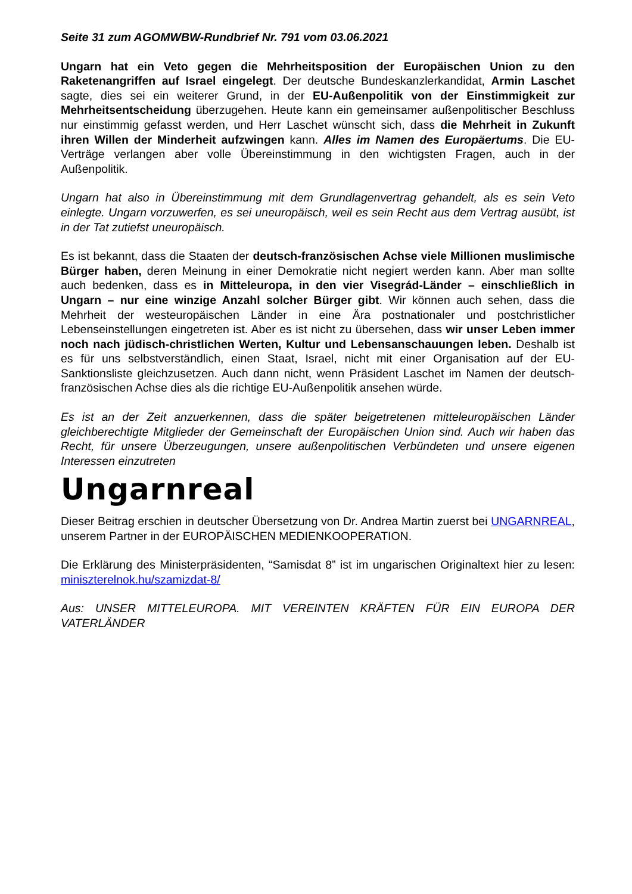Seite 31 zum AGOMWBW-Rundbrief Nr. 791 vom 03.06.2021
Ungarn hat ein Veto gegen die Mehrheitsposition der Europäischen Union zu den Raketenangriffen auf Israel eingelegt. Der deutsche Bundeskanzlerkandidat, Armin Laschet sagte, dies sei ein weiterer Grund, in der EU-Außenpolitik von der Einstimmigkeit zur Mehrheitsentscheidung überzugehen. Heute kann ein gemeinsamer außenpolitischer Beschluss nur einstimmig gefasst werden, und Herr Laschet wünscht sich, dass die Mehrheit in Zukunft ihren Willen der Minderheit aufzwingen kann. Alles im Namen des Europäertums. Die EU-Verträge verlangen aber volle Übereinstimmung in den wichtigsten Fragen, auch in der Außenpolitik.
Ungarn hat also in Übereinstimmung mit dem Grundlagenvertrag gehandelt, als es sein Veto einlegte. Ungarn vorzuwerfen, es sei uneuropäisch, weil es sein Recht aus dem Vertrag ausübt, ist in der Tat zutiefst uneuropäisch.
Es ist bekannt, dass die Staaten der deutsch-französischen Achse viele Millionen muslimische Bürger haben, deren Meinung in einer Demokratie nicht negiert werden kann. Aber man sollte auch bedenken, dass es in Mitteleuropa, in den vier Visegrád-Länder – einschließlich in Ungarn – nur eine winzige Anzahl solcher Bürger gibt. Wir können auch sehen, dass die Mehrheit der westeuropäischen Länder in eine Ära postnationaler und postchristlicher Lebenseinstellungen eingetreten ist. Aber es ist nicht zu übersehen, dass wir unser Leben immer noch nach jüdisch-christlichen Werten, Kultur und Lebensanschauungen leben. Deshalb ist es für uns selbstverständlich, einen Staat, Israel, nicht mit einer Organisation auf der EU-Sanktionsliste gleichzusetzen. Auch dann nicht, wenn Präsident Laschet im Namen der deutsch-französischen Achse dies als die richtige EU-Außenpolitik ansehen würde.
Es ist an der Zeit anzuerkennen, dass die später beigetretenen mitteleuropäischen Länder gleichberechtigte Mitglieder der Gemeinschaft der Europäischen Union sind. Auch wir haben das Recht, für unsere Überzeugungen, unsere außenpolitischen Verbündeten und unsere eigenen Interessen einzutreten
Ungarnreal
Dieser Beitrag erschien in deutscher Übersetzung von Dr. Andrea Martin zuerst bei UNGARNREAL, unserem Partner in der EUROPÄISCHEN MEDIENKOOPERATION.
Die Erklärung des Ministerpräsidenten, “Samisdat 8” ist im ungarischen Originaltext hier zu lesen: miniszterelnok.hu/szamizdat-8/
Aus: UNSER MITTELEUROPA. MIT VEREINTEN KRÄFTEN FÜR EIN EUROPA DER VATERLÄNDER